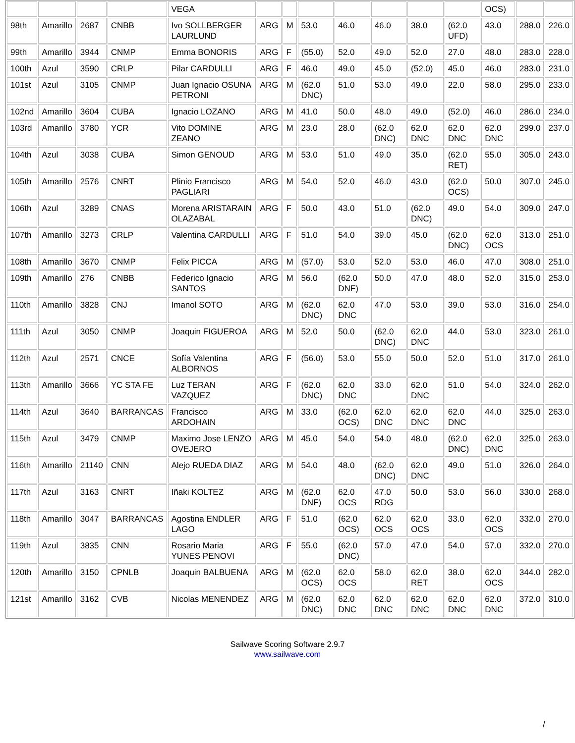| | | | | VEGA | | | | | | | | OCS) | | |
| 98th | Amarillo | 2687 | CNBB | Ivo SOLLBERGER LAURLUND | ARG | M | 53.0 | 46.0 | 46.0 | 38.0 | (62.0 UFD) | 43.0 | 288.0 | 226.0 |
| 99th | Amarillo | 3944 | CNMP | Emma BONORIS | ARG | F | (55.0) | 52.0 | 49.0 | 52.0 | 27.0 | 48.0 | 283.0 | 228.0 |
| 100th | Azul | 3590 | CRLP | Pilar CARDULLI | ARG | F | 46.0 | 49.0 | 45.0 | (52.0) | 45.0 | 46.0 | 283.0 | 231.0 |
| 101st | Azul | 3105 | CNMP | Juan Ignacio OSUNA PETRONI | ARG | M | (62.0 DNC) | 51.0 | 53.0 | 49.0 | 22.0 | 58.0 | 295.0 | 233.0 |
| 102nd | Amarillo | 3604 | CUBA | Ignacio LOZANO | ARG | M | 41.0 | 50.0 | 48.0 | 49.0 | (52.0) | 46.0 | 286.0 | 234.0 |
| 103rd | Amarillo | 3780 | YCR | Vito DOMINE ZEANO | ARG | M | 23.0 | 28.0 | (62.0 DNC) | 62.0 DNC | 62.0 DNC | 62.0 DNC | 299.0 | 237.0 |
| 104th | Azul | 3038 | CUBA | Simon GENOUD | ARG | M | 53.0 | 51.0 | 49.0 | 35.0 | (62.0 RET) | 55.0 | 305.0 | 243.0 |
| 105th | Amarillo | 2576 | CNRT | Plinio Francisco PAGLIARI | ARG | M | 54.0 | 52.0 | 46.0 | 43.0 | (62.0 OCS) | 50.0 | 307.0 | 245.0 |
| 106th | Azul | 3289 | CNAS | Morena ARISTARAIN OLAZABAL | ARG | F | 50.0 | 43.0 | 51.0 | (62.0 DNC) | 49.0 | 54.0 | 309.0 | 247.0 |
| 107th | Amarillo | 3273 | CRLP | Valentina CARDULLI | ARG | F | 51.0 | 54.0 | 39.0 | 45.0 | (62.0 DNC) | 62.0 OCS | 313.0 | 251.0 |
| 108th | Amarillo | 3670 | CNMP | Felix PICCA | ARG | M | (57.0) | 53.0 | 52.0 | 53.0 | 46.0 | 47.0 | 308.0 | 251.0 |
| 109th | Amarillo | 276 | CNBB | Federico Ignacio SANTOS | ARG | M | 56.0 | (62.0 DNF) | 50.0 | 47.0 | 48.0 | 52.0 | 315.0 | 253.0 |
| 110th | Amarillo | 3828 | CNJ | Imanol SOTO | ARG | M | (62.0 DNC) | 62.0 DNC | 47.0 | 53.0 | 39.0 | 53.0 | 316.0 | 254.0 |
| 111th | Azul | 3050 | CNMP | Joaquin FIGUEROA | ARG | M | 52.0 | 50.0 | (62.0 DNC) | 62.0 DNC | 44.0 | 53.0 | 323.0 | 261.0 |
| 112th | Azul | 2571 | CNCE | Sofía Valentina ALBORNOS | ARG | F | (56.0) | 53.0 | 55.0 | 50.0 | 52.0 | 51.0 | 317.0 | 261.0 |
| 113th | Amarillo | 3666 | YC STA FE | Luz TERAN VAZQUEZ | ARG | F | (62.0 DNC) | 62.0 DNC | 33.0 | 62.0 DNC | 51.0 | 54.0 | 324.0 | 262.0 |
| 114th | Azul | 3640 | BARRANCAS | Francisco ARDOHAIN | ARG | M | 33.0 | (62.0 OCS) | 62.0 DNC | 62.0 DNC | 62.0 DNC | 44.0 | 325.0 | 263.0 |
| 115th | Azul | 3479 | CNMP | Maximo Jose LENZO OVEJERO | ARG | M | 45.0 | 54.0 | 54.0 | 48.0 | (62.0 DNC) | 62.0 DNC | 325.0 | 263.0 |
| 116th | Amarillo | 21140 | CNN | Alejo RUEDA DIAZ | ARG | M | 54.0 | 48.0 | (62.0 DNC) | 62.0 DNC | 49.0 | 51.0 | 326.0 | 264.0 |
| 117th | Azul | 3163 | CNRT | Iñaki KOLTEZ | ARG | M | (62.0 DNF) | 62.0 OCS | 47.0 RDG | 50.0 | 53.0 | 56.0 | 330.0 | 268.0 |
| 118th | Amarillo | 3047 | BARRANCAS | Agostina ENDLER LAGO | ARG | F | 51.0 | (62.0 OCS) | 62.0 OCS | 62.0 OCS | 33.0 | 62.0 OCS | 332.0 | 270.0 |
| 119th | Azul | 3835 | CNN | Rosario Maria YUNES PENOVI | ARG | F | 55.0 | (62.0 DNC) | 57.0 | 47.0 | 54.0 | 57.0 | 332.0 | 270.0 |
| 120th | Amarillo | 3150 | CPNLB | Joaquin BALBUENA | ARG | M | (62.0 OCS) | 62.0 OCS | 58.0 | 62.0 RET | 38.0 | 62.0 OCS | 344.0 | 282.0 |
| 121st | Amarillo | 3162 | CVB | Nicolas MENENDEZ | ARG | M | (62.0 DNC) | 62.0 DNC | 62.0 DNC | 62.0 DNC | 62.0 DNC | 62.0 DNC | 372.0 | 310.0 |
Sailwave Scoring Software 2.9.7
www.sailwave.com
/